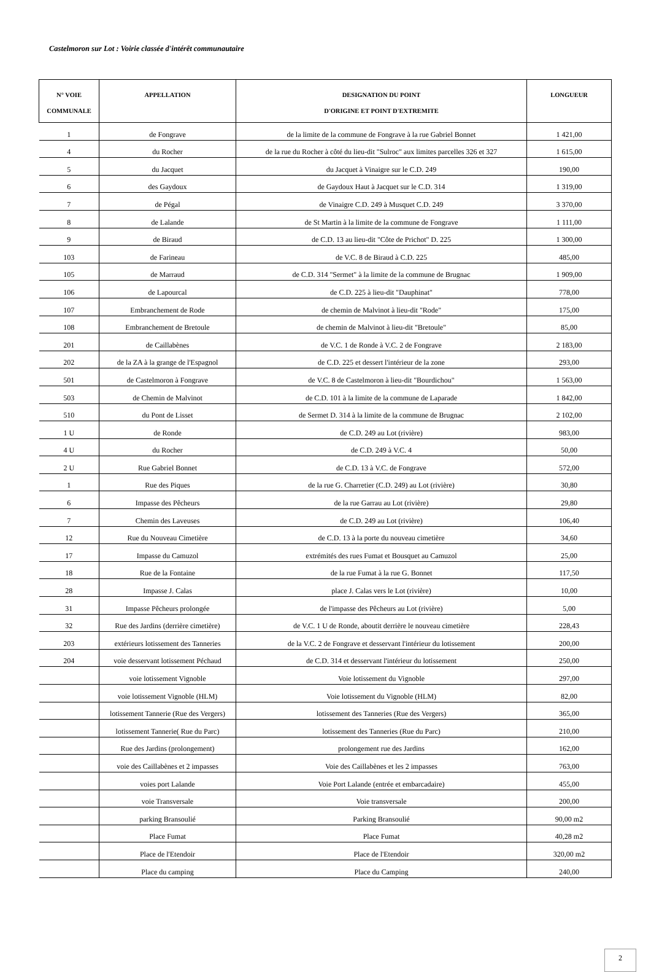Castelmoron sur Lot : Voirie classée d'intérêt communautaire
| N° VOIE COMMUNALE | APPELLATION | DESIGNATION DU POINT D'ORIGINE ET POINT D'EXTREMITE | LONGUEUR |
| --- | --- | --- | --- |
| 1 | de Fongrave | de la limite de la commune de Fongrave à la rue Gabriel Bonnet | 1 421,00 |
| 4 | du Rocher | de la rue du Rocher à côté du lieu-dit "Sulroc" aux limites parcelles 326 et 327 | 1 615,00 |
| 5 | du Jacquet | du Jacquet à Vinaigre sur le C.D. 249 | 190,00 |
| 6 | des Gaydoux | de Gaydoux Haut à Jacquet sur le C.D. 314 | 1 319,00 |
| 7 | de Pégal | de Vinaigre C.D. 249 à Musquet C.D. 249 | 3 370,00 |
| 8 | de Lalande | de St Martin à la limite de la commune de Fongrave | 1 111,00 |
| 9 | de Biraud | de C.D. 13 au lieu-dit "Côte de Prichot" D. 225 | 1 300,00 |
| 103 | de Farineau | de V.C. 8 de Biraud à C.D. 225 | 485,00 |
| 105 | de Marraud | de C.D. 314 "Sermet" à la limite de la commune de Brugnac | 1 909,00 |
| 106 | de Lapourcal | de C.D. 225 à lieu-dit "Dauphinat" | 778,00 |
| 107 | Embranchement de Rode | de chemin de Malvinot à lieu-dit "Rode" | 175,00 |
| 108 | Embranchement de Bretoule | de chemin de Malvinot à lieu-dit "Bretoule" | 85,00 |
| 201 | de Caillabènes | de V.C. 1 de Ronde à V.C. 2 de Fongrave | 2 183,00 |
| 202 | de la ZA à la grange de l'Espagnol | de C.D. 225 et dessert l'intérieur de la zone | 293,00 |
| 501 | de Castelmoron à Fongrave | de V.C. 8 de Castelmoron à lieu-dit "Bourdichou" | 1 563,00 |
| 503 | de Chemin de Malvinot | de C.D. 101 à la limite de la commune de Laparade | 1 842,00 |
| 510 | du Pont de Lisset | de Sermet D. 314 à la limite de la commune de Brugnac | 2 102,00 |
| 1 U | de Ronde | de C.D. 249 au Lot (rivière) | 983,00 |
| 4 U | du Rocher | de C.D. 249 à V.C. 4 | 50,00 |
| 2 U | Rue Gabriel Bonnet | de C.D. 13 à V.C. de Fongrave | 572,00 |
| 1 | Rue des Piques | de la rue G. Charretier (C.D. 249) au Lot (rivière) | 30,80 |
| 6 | Impasse des Pêcheurs | de la rue Garrau au Lot (rivière) | 29,80 |
| 7 | Chemin des Laveuses | de C.D. 249 au Lot (rivière) | 106,40 |
| 12 | Rue du Nouveau Cimetière | de C.D. 13 à la porte du nouveau cimetière | 34,60 |
| 17 | Impasse du Camuzol | extrémités des rues Fumat et Bousquet au Camuzol | 25,00 |
| 18 | Rue de la Fontaine | de la rue Fumat à la rue G. Bonnet | 117,50 |
| 28 | Impasse J. Calas | place J. Calas vers le Lot (rivière) | 10,00 |
| 31 | Impasse Pêcheurs prolongée | de l'impasse des Pêcheurs au Lot (rivière) | 5,00 |
| 32 | Rue des Jardins (derrière cimetière) | de V.C. 1 U de Ronde, aboutit derrière le nouveau cimetière | 228,43 |
| 203 | extérieurs lotissement des Tanneries | de la V.C. 2 de Fongrave et desservant l'intérieur du lotissement | 200,00 |
| 204 | voie desservant lotissement Péchaud | de C.D. 314 et desservant l'intérieur du lotissement | 250,00 |
| | voie lotissement Vignoble | Voie lotissement du Vignoble | 297,00 |
| | voie lotissement Vignoble (HLM) | Voie lotissement du Vignoble (HLM) | 82,00 |
| | lotissement Tannerie (Rue des Vergers) | lotissement des Tanneries (Rue des Vergers) | 365,00 |
| | lotissement Tannerie( Rue du Parc) | lotissement des Tanneries (Rue du Parc) | 210,00 |
| | Rue des Jardins (prolongement) | prolongement rue des Jardins | 162,00 |
| | voie des Caillabènes et 2 impasses | Voie des Caillabènes et les 2 impasses | 763,00 |
| | voies port Lalande | Voie Port Lalande (entrée et embarcadaire) | 455,00 |
| | voie Transversale | Voie transversale | 200,00 |
| | parking Bransoulié | Parking Bransoulié | 90,00 m2 |
| | Place Fumat | Place Fumat | 40,28 m2 |
| | Place de l'Etendoir | Place de l'Etendoir | 320,00 m2 |
| | Place du camping | Place du Camping | 240,00 |
2